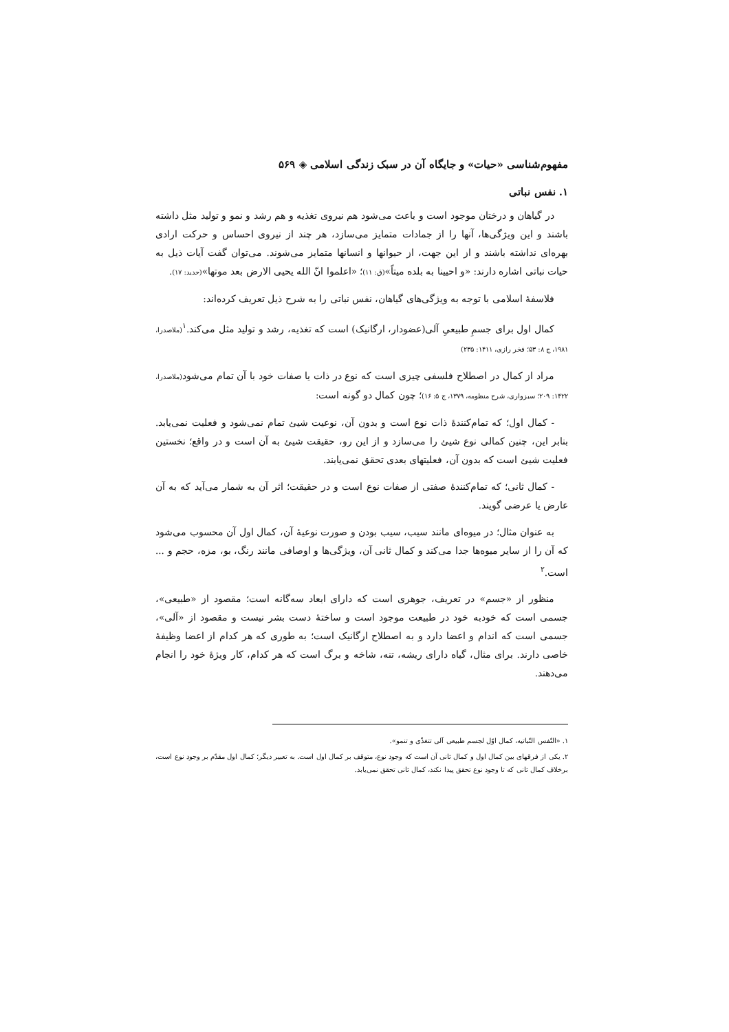مفهوم‌شناسی «حیات» و جایگاه آن در سبک زندگی اسلامی ◈ ۵۶۹
۱. نفس نباتی
در گیاهان و درختان موجود است و باعث می‌شود هم نیروی تغذیه و هم رشد و نمو و تولید مثل داشته باشند و این ویژگی‌ها، آنها را از جمادات متمایز می‌سازد، هر چند از نیروی احساس و حرکت ارادی بهره‌ای نداشته باشند و از این جهت، از حیوانها و انسانها متمایز می‌شوند. می‌توان گفت آیات ذیل به حیات نباتی اشاره دارند: «و احیینا به بلده میتاً»(ق: ۱۱)؛ «اعلموا انّ الله یحیی الارض بعد موتها»(حدید: ۱۷).
فلاسفهٔ اسلامی با توجه به ویژگی‌های گیاهان، نفس نباتی را به شرح ذیل تعریف کرده‌اند:
کمال اول برای جسمِ طبیعیِ آلی(عضودار، ارگانیک) است که تغذیه، رشد و تولید مثل می‌کند.<sup>۱</sup>(ملاصدرا، ۱۹۸۱، ج ۸: ۵۳؛ فخر رازی، ۱۴۱۱: ۲۳۵)
مراد از کمال در اصطلاح فلسفی چیزی است که نوع در ذات یا صفات خود با آن تمام می‌شود(ملاصدرا، ۱۴۲۲: ۲۰۹؛ سبزواری، شرح منظومه، ۱۳۷۹، ج ۵: ۱۶)؛ چون کمال دو گونه است:
- کمال اول؛ که تمام‌کنندهٔ ذات نوع است و بدون آن، نوعیت شیئ تمام نمی‌شود و فعلیت نمی‌یابد. بنابر این، چنین کمالی نوع شیئ را می‌سازد و از این رو، حقیقت شیئ به آن است و در واقع؛ نخستین فعلیت شیئ است که بدون آن، فعلیتهای بعدی تحقق نمی‌یابند.
- کمال ثانی؛ که تمام‌کنندهٔ صفتی از صفات نوع است و در حقیقت؛ اثر آن به شمار می‌آید که به آن عارض یا عرضی گویند.
به عنوان مثال؛ در میوه‌ای مانند سیب، سیب بودن و صورت نوعیهٔ آن، کمال اول آن محسوب می‌شود که آن را از سایر میوه‌ها جدا می‌کند و کمال ثانی آن، ویژگی‌ها و اوصافی مانند رنگ، بو، مزه، حجم و ... است.<sup>۲</sup>
منظور از «جسم» در تعریف، جوهری است که دارای ابعاد سه‌گانه است؛ مقصود از «طبیعی»، جسمی است که خودبه خود در طبیعت موجود است و ساختهٔ دست بشر نیست و مقصود از «آلی»، جسمی است که اندام و اعضا دارد و به اصطلاح ارگانیک است؛ به طوری که هر کدام از اعضا وظیفهٔ خاصی دارند. برای مثال، گیاه دارای ریشه، تنه، شاخه و برگ است که هر کدام، کار ویژهٔ خود را انجام می‌دهند.
۱. «النّفس النّباتیه، کمال اوّل لجسم طبیعی آلی تتغذّی و تنمو».
۲. یکی از فرقهای بین کمال اول و کمال ثانی آن است که وجود نوع، متوقف بر کمال اول است. به تعبیر دیگر؛ کمال اول مقدّم بر وجود نوع است، برخلاف کمال ثانی که تا وجود نوع تحقق پیدا نکند، کمال ثانی تحقق نمی‌یابد.